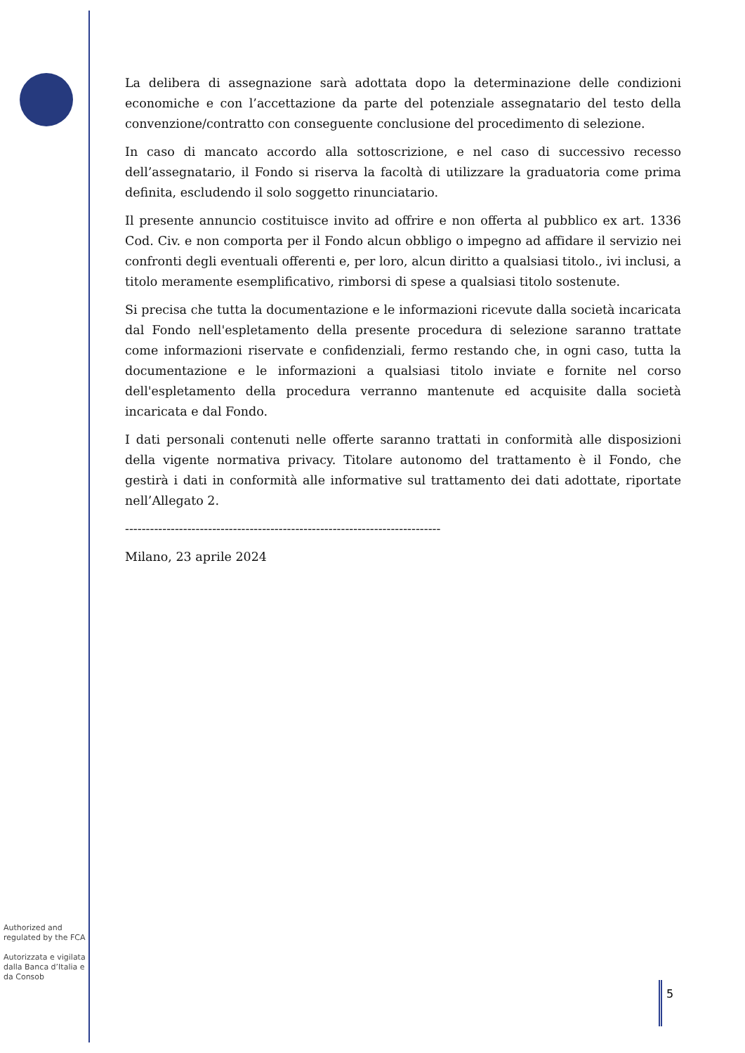La delibera di assegnazione sarà adottata dopo la determinazione delle condizioni economiche e con l’accettazione da parte del potenziale assegnatario del testo della convenzione/contratto con conseguente conclusione del procedimento di selezione.
In caso di mancato accordo alla sottoscrizione, e nel caso di successivo recesso dell’assegnatario, il Fondo si riserva la facoltà di utilizzare la graduatoria come prima definita, escludendo il solo soggetto rinunciatario.
Il presente annuncio costituisce invito ad offrire e non offerta al pubblico ex art. 1336 Cod. Civ. e non comporta per il Fondo alcun obbligo o impegno ad affidare il servizio nei confronti degli eventuali offerenti e, per loro, alcun diritto a qualsiasi titolo., ivi inclusi, a titolo meramente esemplificativo, rimborsi di spese a qualsiasi titolo sostenute.
Si precisa che tutta la documentazione e le informazioni ricevute dalla società incaricata dal Fondo nell'espletamento della presente procedura di selezione saranno trattate come informazioni riservate e confidenziali, fermo restando che, in ogni caso, tutta la documentazione e le informazioni a qualsiasi titolo inviate e fornite nel corso dell'espletamento della procedura verranno mantenute ed acquisite dalla società incaricata e dal Fondo.
I dati personali contenuti nelle offerte saranno trattati in conformità alle disposizioni della vigente normativa privacy. Titolare autonomo del trattamento è il Fondo, che gestirà i dati in conformità alle informative sul trattamento dei dati adottate, riportate nell’Allegato 2.
----------------------------------------------------------------------------
Milano, 23 aprile 2024
Authorized and regulated by the FCA
Autorizzata e vigilata dalla Banca d’Italia e da Consob
5